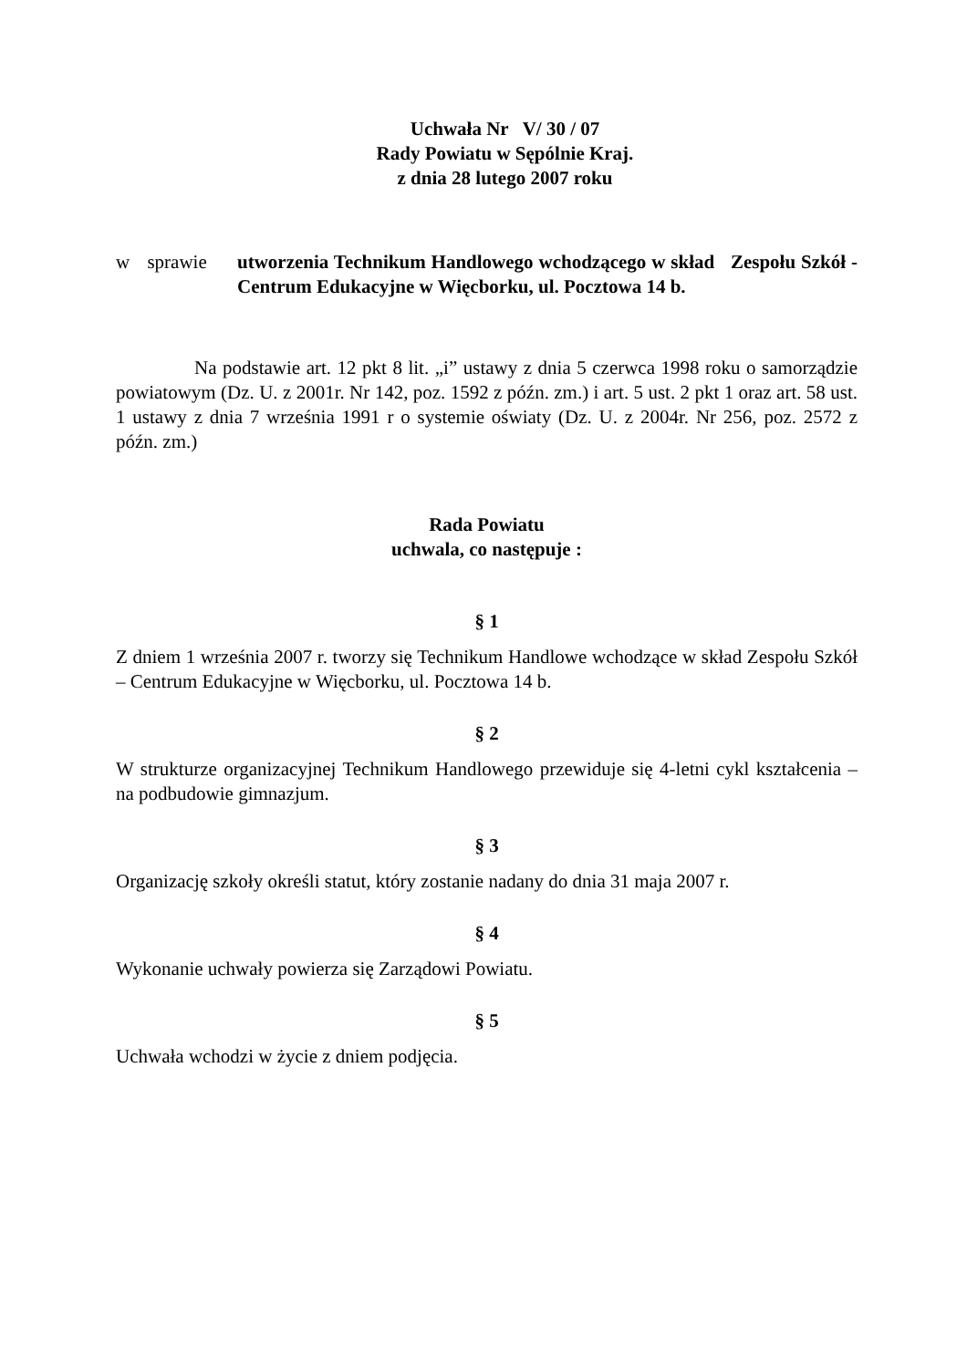Uchwała Nr V/ 30 / 07
Rady Powiatu w Sępólnie Kraj.
z dnia 28 lutego 2007 roku
w sprawie utworzenia Technikum Handlowego wchodzącego w skład Zespołu Szkół - Centrum Edukacyjne w Więcborku, ul. Pocztowa 14 b.
Na podstawie art. 12 pkt 8 lit. „i” ustawy z dnia 5 czerwca 1998 roku o samorządzie powiatowym (Dz. U. z 2001r. Nr 142, poz. 1592 z późn. zm.) i art. 5 ust. 2 pkt 1 oraz art. 58 ust. 1 ustawy z dnia 7 września 1991 r o systemie oświaty (Dz. U. z 2004r. Nr 256, poz. 2572 z późn. zm.)
Rada Powiatu
uchwala, co następuje :
§ 1
Z dniem 1 września 2007 r. tworzy się Technikum Handlowe wchodzące w skład Zespołu Szkół – Centrum Edukacyjne w Więcborku, ul. Pocztowa 14 b.
§ 2
W strukturze organizacyjnej Technikum Handlowego przewiduje się 4-letni cykl kształcenia – na podbudowie gimnazjum.
§ 3
Organizację szkoły określi statut, który zostanie nadany do dnia 31 maja 2007 r.
§ 4
Wykonanie uchwały powierza się Zarządowi Powiatu.
§ 5
Uchwała wchodzi w życie z dniem podjęcia.